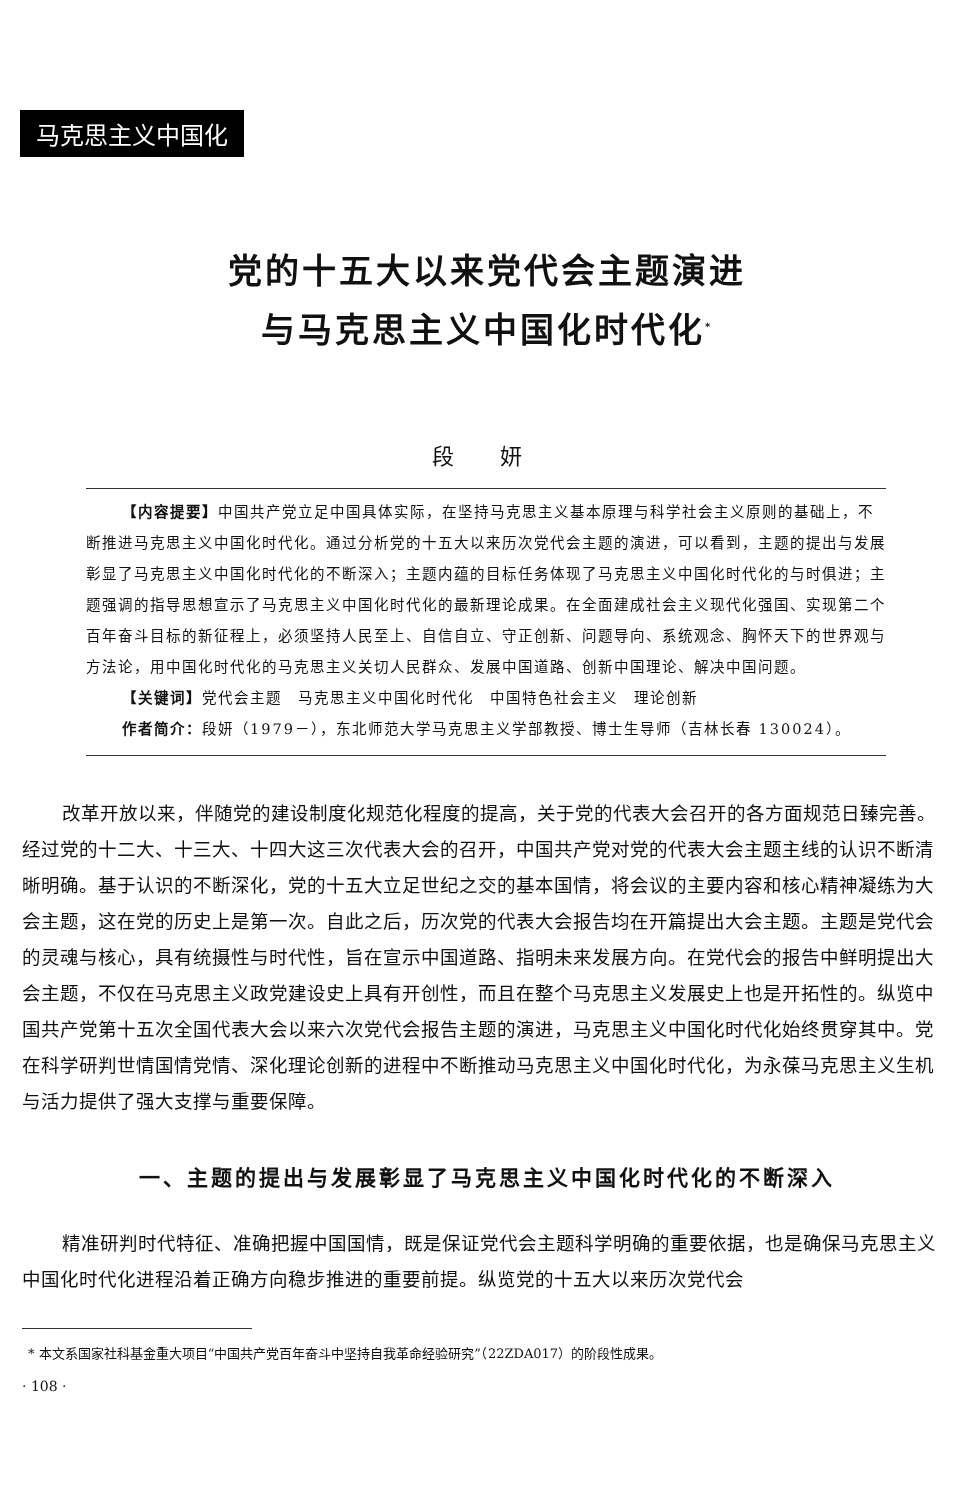马克思主义中国化
党的十五大以来党代会主题演进
与马克思主义中国化时代化<sup>*</sup>
段 妍
【内容提要】中国共产党立足中国具体实际，在坚持马克思主义基本原理与科学社会主义原则的基础上，不断推进马克思主义中国化时代化。通过分析党的十五大以来历次党代会主题的演进，可以看到，主题的提出与发展彰显了马克思主义中国化时代化的不断深入；主题内蕴的目标任务体现了马克思主义中国化时代化的与时俱进；主题强调的指导思想宣示了马克思主义中国化时代化的最新理论成果。在全面建成社会主义现代化强国、实现第二个百年奋斗目标的新征程上，必须坚持人民至上、自信自立、守正创新、问题导向、系统观念、胸怀天下的世界观与方法论，用中国化时代化的马克思主义关切人民群众、发展中国道路、创新中国理论、解决中国问题。
【关键词】党代会主题　马克思主义中国化时代化　中国特色社会主义　理论创新
作者简介：段妍（1979－），东北师范大学马克思主义学部教授、博士生导师（吉林长春 130024）。
改革开放以来，伴随党的建设制度化规范化程度的提高，关于党的代表大会召开的各方面规范日臻完善。经过党的十二大、十三大、十四大这三次代表大会的召开，中国共产党对党的代表大会主题主线的认识不断清晰明确。基于认识的不断深化，党的十五大立足世纪之交的基本国情，将会议的主要内容和核心精神凝练为大会主题，这在党的历史上是第一次。自此之后，历次党的代表大会报告均在开篇提出大会主题。主题是党代会的灵魂与核心，具有统摄性与时代性，旨在宣示中国道路、指明未来发展方向。在党代会的报告中鲜明提出大会主题，不仅在马克思主义政党建设史上具有开创性，而且在整个马克思主义发展史上也是开拓性的。纵览中国共产党第十五次全国代表大会以来六次党代会报告主题的演进，马克思主义中国化时代化始终贯穿其中。党在科学研判世情国情党情、深化理论创新的进程中不断推动马克思主义中国化时代化，为永葆马克思主义生机与活力提供了强大支撑与重要保障。
一、主题的提出与发展彰显了马克思主义中国化时代化的不断深入
精准研判时代特征、准确把握中国国情，既是保证党代会主题科学明确的重要依据，也是确保马克思主义中国化时代化进程沿着正确方向稳步推进的重要前提。纵览党的十五大以来历次党代会
* 本文系国家社科基金重大项目“中国共产党百年奋斗中坚持自我革命经验研究”（22ZDA017）的阶段性成果。
· 108 ·